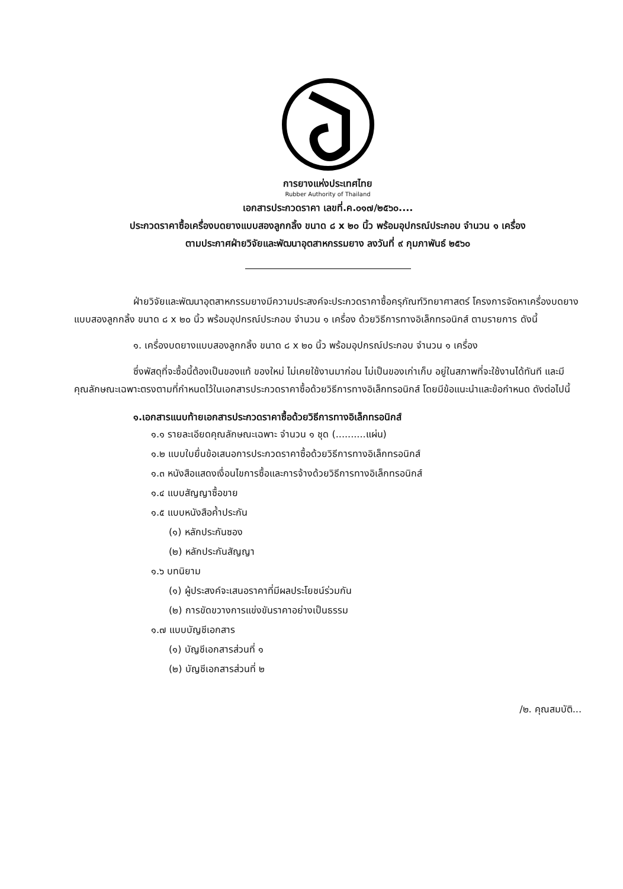การยางแห่งประเทศไทย
Rubber Authority of Thailand
เอกสารประกวดราคา เลขที่.ค.๐๑๗/๒๕๖๐....
ประกวดราคาซื้อเครื่องบดยางแบบสองลูกกลิ้ง ขนาด ๘ x ๒๐ นิ้ว พร้อมอุปกรณ์ประกอบ จำนวน ๑ เครื่อง
ตามประกาศฝ่ายวิจัยและพัฒนาอุตสาหกรรมยาง ลงวันที่ ๙ กุมภาพันธ์ ๒๕๖๐
ฝ่ายวิจัยและพัฒนาอุตสาหกรรมยางมีความประสงค์จะประกวดราคาซื้อครุภัณฑ์วิทยาศาสตร์ โครงการจัดหาเครื่องบดยางแบบสองลูกกลิ้ง ขนาด ๘ x ๒๐ นิ้ว พร้อมอุปกรณ์ประกอบ จำนวน ๑ เครื่อง ด้วยวิธีการทางอิเล็กทรอนิกส์ ตามรายการ ดังนี้
๑. เครื่องบดยางแบบสองลูกกลิ้ง ขนาด ๘ x ๒๐ นิ้ว พร้อมอุปกรณ์ประกอบ จำนวน ๑ เครื่อง
ซึ่งพัสดุที่จะซื้อนี้ต้องเป็นของแท้ ของใหม่ ไม่เคยใช้งานมาก่อน ไม่เป็นของเก่าเก็บ อยู่ในสภาพที่จะใช้งานได้ทันที และมีคุณลักษณะเฉพาะตรงตามที่กำหนดไว้ในเอกสารประกวดราคาซื้อด้วยวิธีการทางอิเล็กทรอนิกส์ โดยมีข้อแนะนำและข้อกำหนด ดังต่อไปนี้
๑.เอกสารแนบท้ายเอกสารประกวดราคาซื้อด้วยวิธีการทางอิเล็กทรอนิกส์
๑.๑ รายละเอียดคุณลักษณะเฉพาะ จำนวน ๑ ชุด (..........แผ่น)
๑.๒ แบบใบยื่นข้อเสนอการประกวดราคาซื้อด้วยวิธีการทางอิเล็กทรอนิกส์
๑.๓ หนังสือแสดงเงื่อนไขการซื้อและการจ้างด้วยวิธีการทางอิเล็กทรอนิกส์
๑.๔ แบบสัญญาซื้อขาย
๑.๕ แบบหนังสือค้ำประกัน
(๑) หลักประกันซอง
(๒) หลักประกันสัญญา
๑.๖ บทนิยาม
(๑) ผู้ประสงค์จะเสนอราคาที่มีผลประโยชน์ร่วมกัน
(๒) การขัดขวางการแข่งขันราคาอย่างเป็นธรรม
๑.๗ แบบบัญชีเอกสาร
(๑) บัญชีเอกสารส่วนที่ ๑
(๒) บัญชีเอกสารส่วนที่ ๒
/๒. คุณสมบัติ...